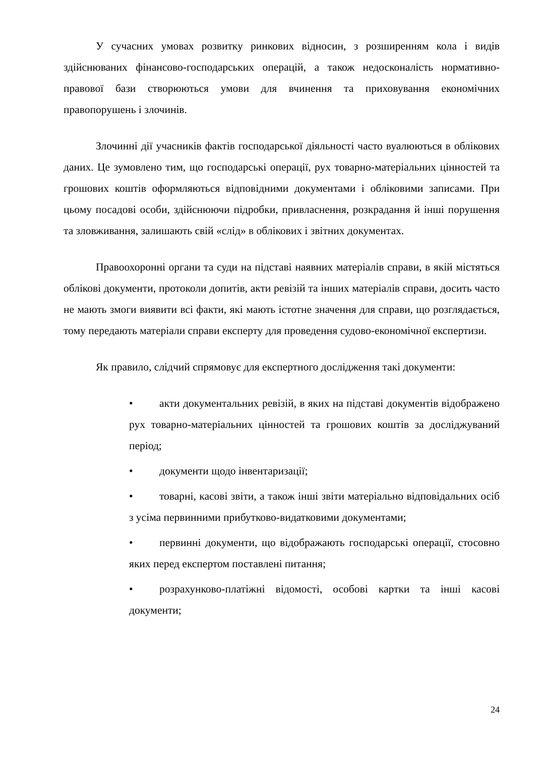У сучасних умовах розвитку ринкових відносин, з розширенням кола і видів здійснюваних фінансово-господарських операцій, а також недосконалість нормативно-правової бази створюються умови для вчинення та приховування економічних правопорушень і злочинів.
Злочинні дії учасників фактів господарської діяльності часто вуалюються в облікових даних. Це зумовлено тим, що господарські операції, рух товарно-матеріальних цінностей та грошових коштів оформляються відповідними документами і обліковими записами. При цьому посадові особи, здійснюючи підробки, привласнення, розкрадання й інші порушення та зловживання, залишають свій «слід» в облікових і звітних документах.
Правоохоронні органи та суди на підставі наявних матеріалів справи, в якій містяться облікові документи, протоколи допитів, акти ревізій та інших матеріалів справи, досить часто не мають змоги виявити всі факти, які мають істотне значення для справи, що розглядається, тому передають матеріали справи експерту для проведення судово-економічної експертизи.
Як правило, слідчий спрямовує для експертного дослідження такі документи:
• акти документальних ревізій, в яких на підставі документів відображено рух товарно-матеріальних цінностей та грошових коштів за досліджуваний період;
• документи щодо інвентаризації;
• товарні, касові звіти, а також інші звіти матеріально відповідальних осіб з усіма первинними прибутково-видатковими документами;
• первинні документи, що відображають господарські операції, стосовно яких перед експертом поставлені питання;
• розрахунково-платіжні відомості, особові картки та інші касові документи;
24